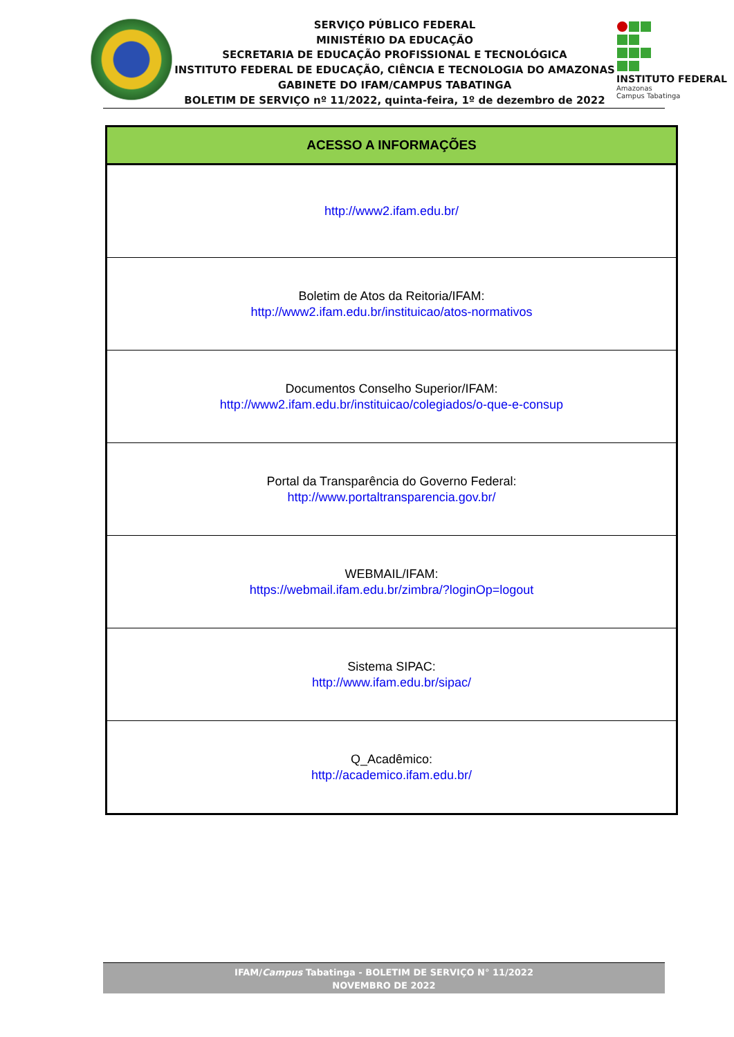SERVIÇO PÚBLICO FEDERAL
MINISTÉRIO DA EDUCAÇÃO
SECRETARIA DE EDUCAÇÃO PROFISSIONAL E TECNOLÓGICA
INSTITUTO FEDERAL DE EDUCAÇÃO, CIÊNCIA E TECNOLOGIA DO AMAZONAS
GABINETE DO IFAM/CAMPUS TABATINGA
BOLETIM DE SERVIÇO nº 11/2022, quinta-feira, 1º de dezembro de 2022
INSTITUTO FEDERAL
Amazonas
Campus Tabatinga
| ACESSO A INFORMAÇÕES |
| --- |
| http://www2.ifam.edu.br/ |
| Boletim de Atos da Reitoria/IFAM: http://www2.ifam.edu.br/instituicao/atos-normativos |
| Documentos Conselho Superior/IFAM: http://www2.ifam.edu.br/instituicao/colegiados/o-que-e-consup |
| Portal da Transparência do Governo Federal: http://www.portaltransparencia.gov.br/ |
| WEBMAIL/IFAM: https://webmail.ifam.edu.br/zimbra/?loginOp=logout |
| Sistema SIPAC: http://www.ifam.edu.br/sipac/ |
| Q_Acadêmico: http://academico.ifam.edu.br/ |
IFAM/Campus Tabatinga - BOLETIM DE SERVIÇO N° 11/2022
NOVEMBRO DE 2022